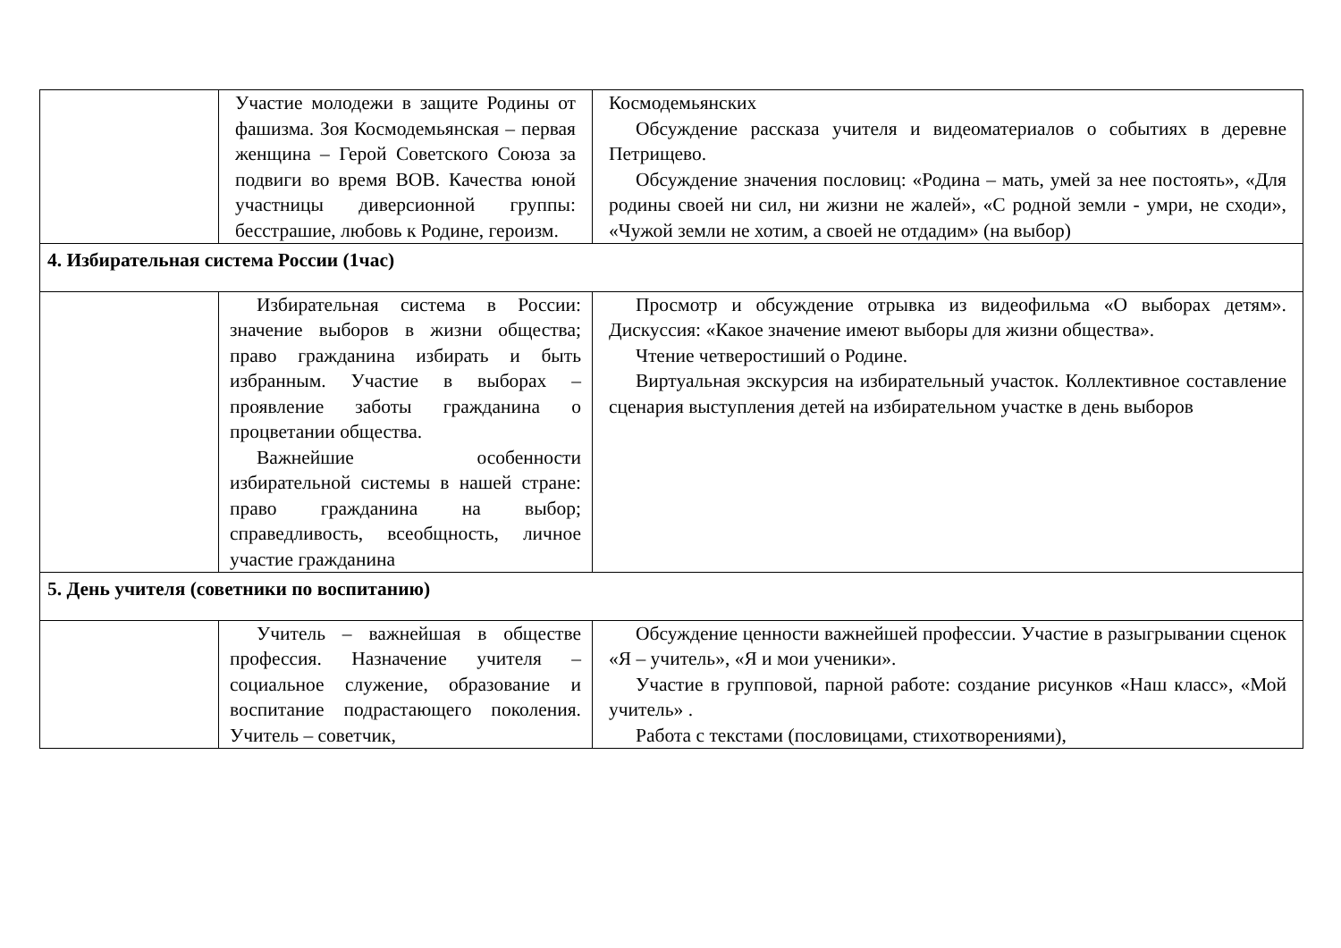| | Участие молодежи в защите Родины от фашизма. Зоя Космодемьянская – первая женщина – Герой Советского Союза за подвиги во время ВОВ. Качества юной участницы диверсионной группы: бесстрашие, любовь к Родине, героизм. | Космодемьянских Обсуждение рассказа учителя и видеоматериалов о событиях в деревне Петрищево. Обсуждение значения пословиц: «Родина – мать, умей за нее постоять», «Для родины своей ни сил, ни жизни не жалей», «С родной земли - умри, не сходи», «Чужой земли не хотим, а своей не отдадим» (на выбор) |
| 4. Избирательная система России (1час) | | |
| | Избирательная система в России: значение выборов в жизни общества; право гражданина избирать и быть избранным. Участие в выборах – проявление заботы гражданина о процветании общества. Важнейшие особенности избирательной системы в нашей стране: право гражданина на выбор; справедливость, всеобщность, личное участие гражданина | Просмотр и обсуждение отрывка из видеофильма «О выборах детям». Дискуссия: «Какое значение имеют выборы для жизни общества». Чтение четверостиший о Родине. Виртуальная экскурсия на избирательный участок. Коллективное составление сценария выступления детей на избирательном участке в день выборов |
| 5. День учителя (советники по воспитанию) | | |
| | Учитель – важнейшая в обществе профессия. Назначение учителя – социальное служение, образование и воспитание подрастающего поколения. Учитель – советчик, | Обсуждение ценности важнейшей профессии. Участие в разыгрывании сценок «Я – учитель», «Я и мои ученики». Участие в групповой, парной работе: создание рисунков «Наш класс», «Мой учитель» . Работа с текстами (пословицами, стихотворениями), |